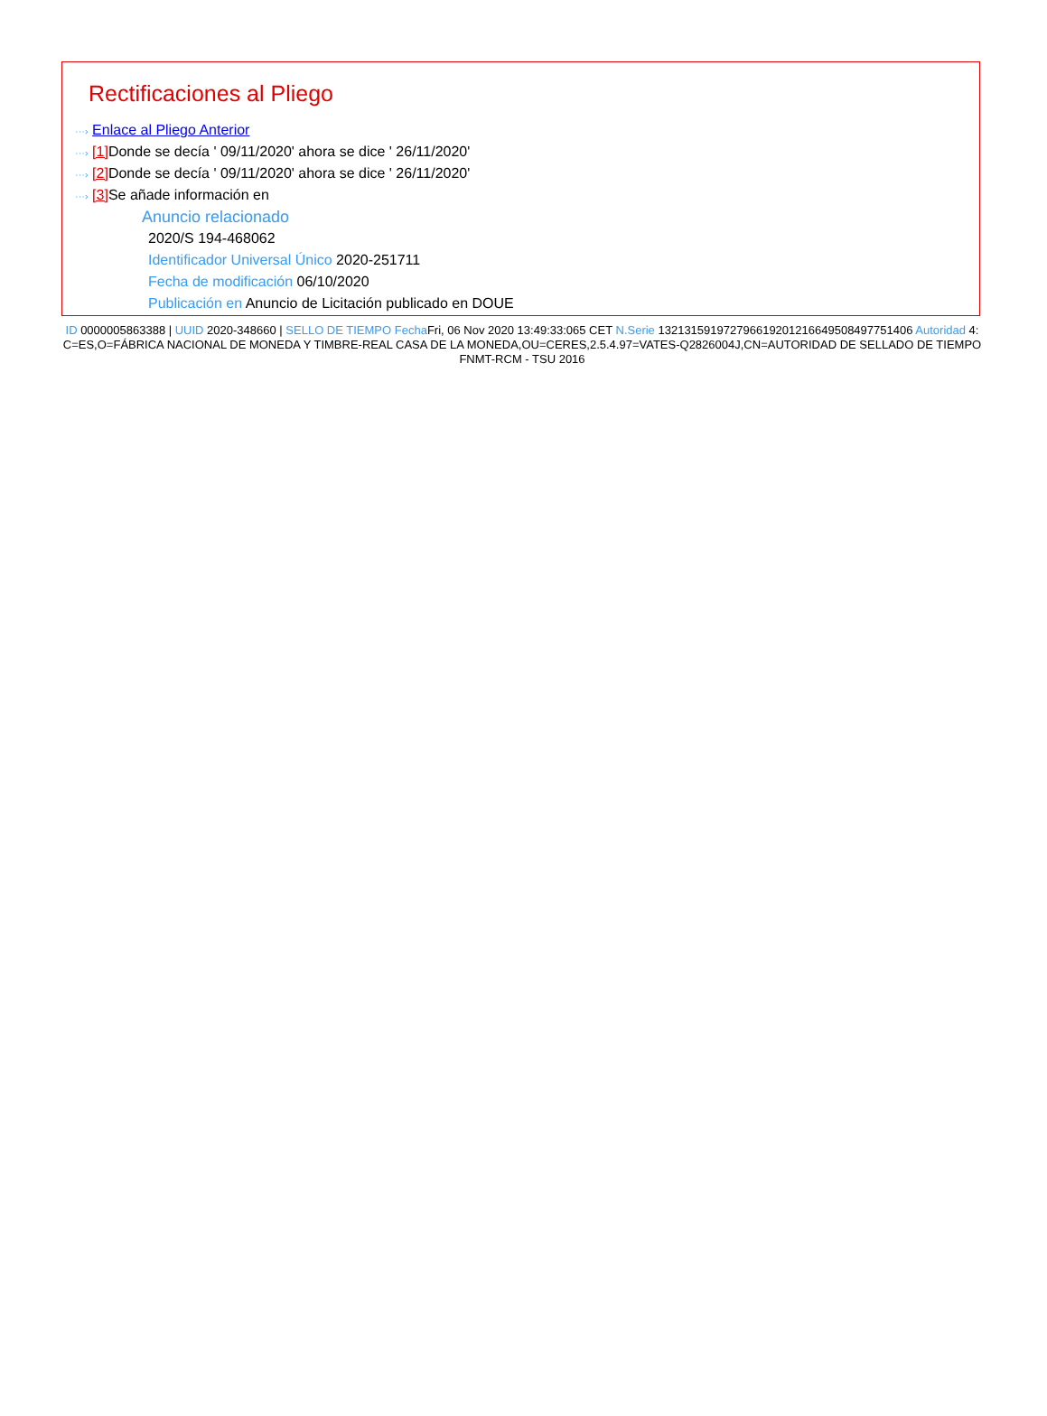Rectificaciones al Pliego
···› Enlace al Pliego Anterior
···› [1] Donde se decía ' 09/11/2020' ahora se dice ' 26/11/2020'
···› [2] Donde se decía ' 09/11/2020' ahora se dice ' 26/11/2020'
···› [3] Se añade información en
Anuncio relacionado
2020/S 194-468062
Identificador Universal Único 2020-251711
Fecha de modificación 06/10/2020
Publicación en Anuncio de Licitación publicado en DOUE
ID 0000005863388 | UUID 2020-348660 | SELLO DE TIEMPO Fecha Fri, 06 Nov 2020 13:49:33:065 CET N.Serie 132131591972796619201216649508497751406 Autoridad 4: C=ES,O=FÁBRICA NACIONAL DE MONEDA Y TIMBRE-REAL CASA DE LA MONEDA,OU=CERES,2.5.4.97=VATES-Q2826004J,CN=AUTORIDAD DE SELLADO DE TIEMPO FNMT-RCM - TSU 2016